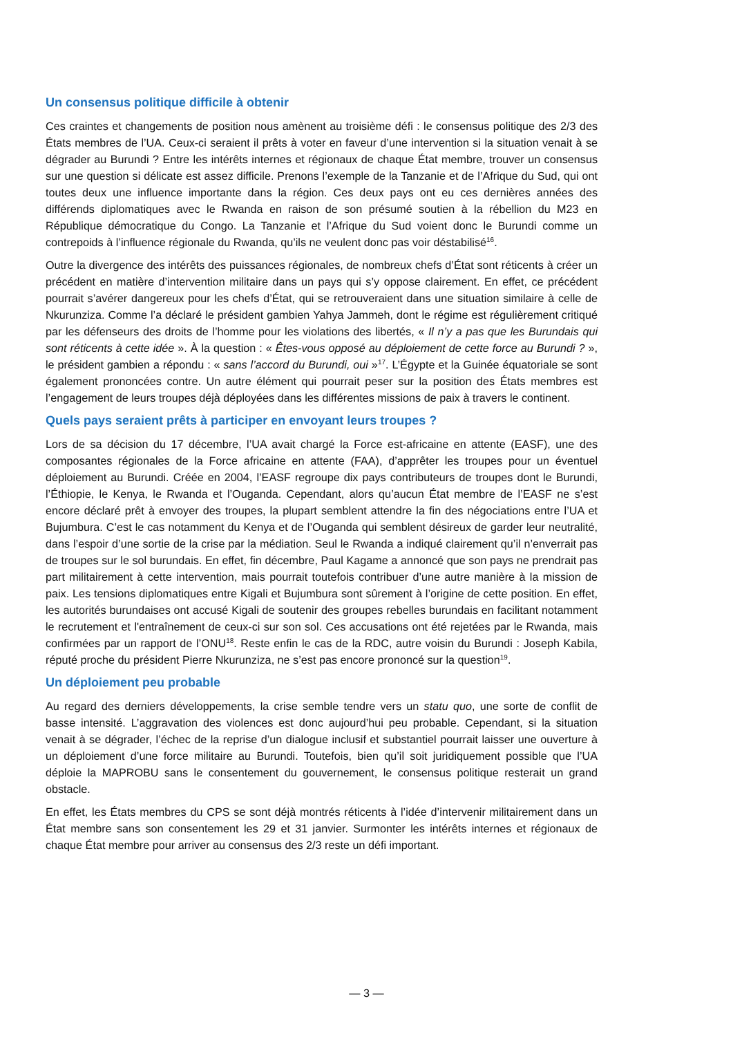Un consensus politique difficile à obtenir
Ces craintes et changements de position nous amènent au troisième défi : le consensus politique des 2/3 des États membres de l’UA. Ceux-ci seraient il prêts à voter en faveur d’une intervention si la situation venait à se dégrader au Burundi ? Entre les intérêts internes et régionaux de chaque État membre, trouver un consensus sur une question si délicate est assez difficile. Prenons l’exemple de la Tanzanie et de l’Afrique du Sud, qui ont toutes deux une influence importante dans la région. Ces deux pays ont eu ces dernières années des différends diplomatiques avec le Rwanda en raison de son présumé soutien à la rébellion du M23 en République démocratique du Congo. La Tanzanie et l’Afrique du Sud voient donc le Burundi comme un contrepoids à l’influence régionale du Rwanda, qu’ils ne veulent donc pas voir déstabilisé<sup>16</sup>.
Outre la divergence des intérêts des puissances régionales, de nombreux chefs d’État sont réticents à créer un précédent en matière d’intervention militaire dans un pays qui s’y oppose clairement. En effet, ce précédent pourrait s’avérer dangereux pour les chefs d’État, qui se retrouveraient dans une situation similaire à celle de Nkurunziza. Comme l’a déclaré le président gambien Yahya Jammeh, dont le régime est régulièrement critiqué par les défenseurs des droits de l’homme pour les violations des libertés, « Il n’y a pas que les Burundais qui sont réticents à cette idée ». À la question : « Êtes-vous opposé au déploiement de cette force au Burundi ? », le président gambien a répondu : « sans l’accord du Burundi, oui »<sup>17</sup>. L’Égypte et la Guinée équatoriale se sont également prononcées contre. Un autre élément qui pourrait peser sur la position des États membres est l’engagement de leurs troupes déjà déployées dans les différentes missions de paix à travers le continent.
Quels pays seraient prêts à participer en envoyant leurs troupes ?
Lors de sa décision du 17 décembre, l’UA avait chargé la Force est-africaine en attente (EASF), une des composantes régionales de la Force africaine en attente (FAA), d’apprêter les troupes pour un éventuel déploiement au Burundi. Créée en 2004, l’EASF regroupe dix pays contributeurs de troupes dont le Burundi, l’Éthiopie, le Kenya, le Rwanda et l’Ouganda. Cependant, alors qu’aucun État membre de l’EASF ne s’est encore déclaré prêt à envoyer des troupes, la plupart semblent attendre la fin des négociations entre l’UA et Bujumbura. C’est le cas notamment du Kenya et de l’Ouganda qui semblent désireux de garder leur neutralité, dans l’espoir d’une sortie de la crise par la médiation. Seul le Rwanda a indiqué clairement qu’il n’enverrait pas de troupes sur le sol burundais. En effet, fin décembre, Paul Kagame a annoncé que son pays ne prendrait pas part militairement à cette intervention, mais pourrait toutefois contribuer d’une autre manière à la mission de paix. Les tensions diplomatiques entre Kigali et Bujumbura sont sûrement à l’origine de cette position. En effet, les autorités burundaises ont accusé Kigali de soutenir des groupes rebelles burundais en facilitant notamment le recrutement et l'entraînement de ceux-ci sur son sol. Ces accusations ont été rejetées par le Rwanda, mais confirmées par un rapport de l’ONU<sup>18</sup>. Reste enfin le cas de la RDC, autre voisin du Burundi : Joseph Kabila, réputé proche du président Pierre Nkurunziza, ne s’est pas encore prononcé sur la question<sup>19</sup>.
Un déploiement peu probable
Au regard des derniers développements, la crise semble tendre vers un statu quo, une sorte de conflit de basse intensité. L’aggravation des violences est donc aujourd’hui peu probable. Cependant, si la situation venait à se dégrader, l’échec de la reprise d’un dialogue inclusif et substantiel pourrait laisser une ouverture à un déploiement d’une force militaire au Burundi. Toutefois, bien qu’il soit juridiquement possible que l’UA déploie la MAPROBU sans le consentement du gouvernement, le consensus politique resterait un grand obstacle.
En effet, les États membres du CPS se sont déjà montrés réticents à l’idée d’intervenir militairement dans un État membre sans son consentement les 29 et 31 janvier. Surmonter les intérêts internes et régionaux de chaque État membre pour arriver au consensus des 2/3 reste un défi important.
— 3 —